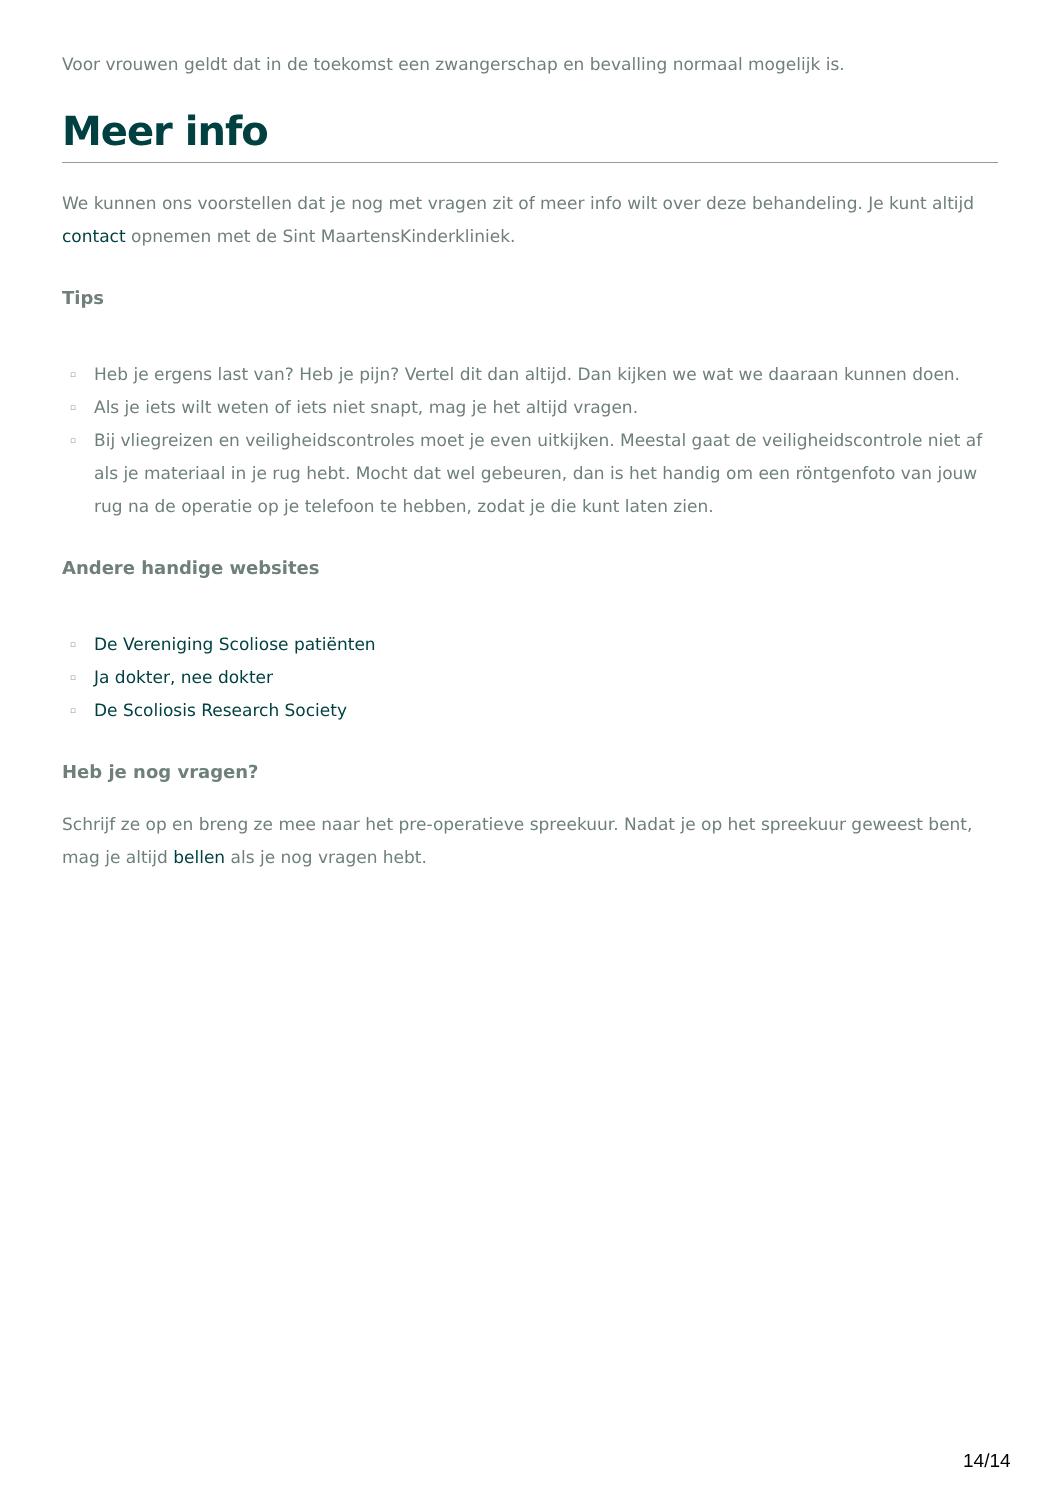Voor vrouwen geldt dat in de toekomst een zwangerschap en bevalling normaal mogelijk is.
Meer info
We kunnen ons voorstellen dat je nog met vragen zit of meer info wilt over deze behandeling. Je kunt altijd contact opnemen met de Sint MaartensKinderkliniek.
Tips
▫ Heb je ergens last van? Heb je pijn? Vertel dit dan altijd. Dan kijken we wat we daaraan kunnen doen.
▫ Als je iets wilt weten of iets niet snapt, mag je het altijd vragen.
▫ Bij vliegreizen en veiligheidscontroles moet je even uitkijken. Meestal gaat de veiligheidscontrole niet af als je materiaal in je rug hebt. Mocht dat wel gebeuren, dan is het handig om een röntgenfoto van jouw rug na de operatie op je telefoon te hebben, zodat je die kunt laten zien.
Andere handige websites
▫ De Vereniging Scoliose patiënten
▫ Ja dokter, nee dokter
▫ De Scoliosis Research Society
Heb je nog vragen?
Schrijf ze op en breng ze mee naar het pre-operatieve spreekuur. Nadat je op het spreekuur geweest bent, mag je altijd bellen als je nog vragen hebt.
14/14